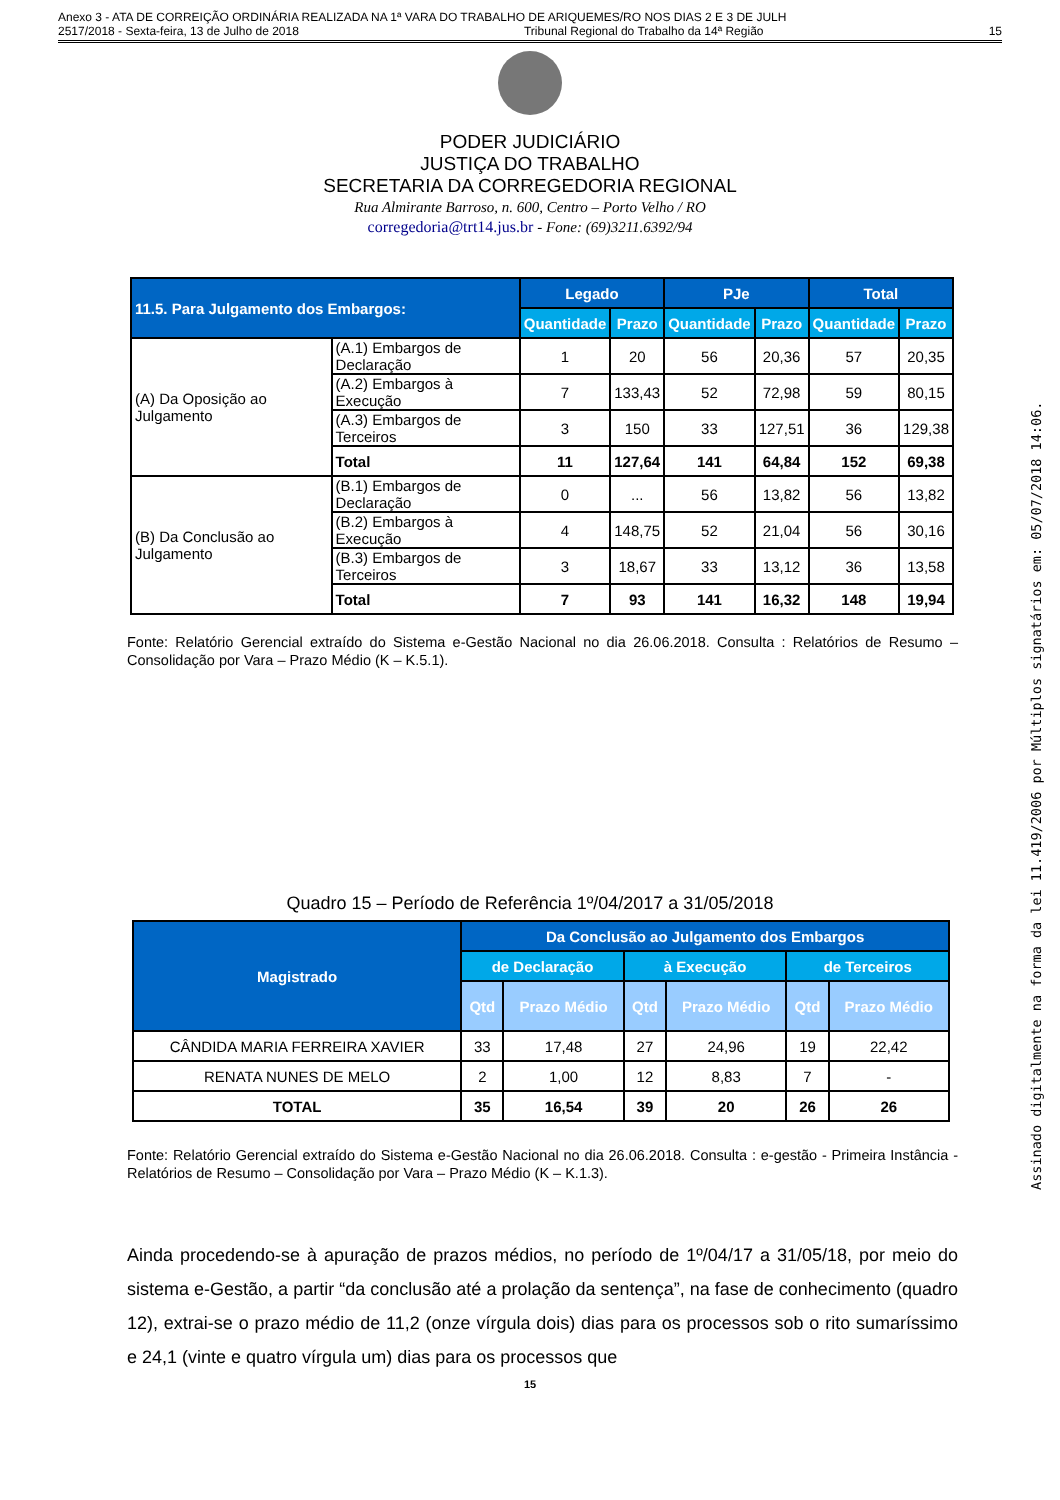Anexo 3 - ATA DE CORREIÇÃO ORDINÁRIA REALIZADA NA 1ª VARA DO TRABALHO DE ARIQUEMES/RO NOS DIAS 2 E 3 DE JULH
2517/2018 - Sexta-feira, 13 de Julho de 2018 Tribunal Regional do Trabalho da 14ª Região 15
PODER JUDICIÁRIO
JUSTIÇA DO TRABALHO
SECRETARIA DA CORREGEDORIA REGIONAL
Rua Almirante Barroso, n. 600, Centro – Porto Velho / RO
corregedoria@trt14.jus.br - Fone: (69)3211.6392/94
| 11.5. Para Julgamento dos Embargos: | | Legado | | PJe | | Total | |
| --- | --- | --- | --- | --- | --- | --- | --- |
| | | Quantidade | Prazo | Quantidade | Prazo | Quantidade | Prazo |
| (A) Da Oposição ao Julgamento | (A.1) Embargos de Declaração | 1 | 20 | 56 | 20,36 | 57 | 20,35 |
| | (A.2) Embargos à Execução | 7 | 133,43 | 52 | 72,98 | 59 | 80,15 |
| | (A.3) Embargos de Terceiros | 3 | 150 | 33 | 127,51 | 36 | 129,38 |
| | Total | 11 | 127,64 | 141 | 64,84 | 152 | 69,38 |
| (B) Da Conclusão ao Julgamento | (B.1) Embargos de Declaração | 0 | ... | 56 | 13,82 | 56 | 13,82 |
| | (B.2) Embargos à Execução | 4 | 148,75 | 52 | 21,04 | 56 | 30,16 |
| | (B.3) Embargos de Terceiros | 3 | 18,67 | 33 | 13,12 | 36 | 13,58 |
| | Total | 7 | 93 | 141 | 16,32 | 148 | 19,94 |
Fonte: Relatório Gerencial extraído do Sistema e-Gestão Nacional no dia 26.06.2018. Consulta : Relatórios de Resumo – Consolidação por Vara – Prazo Médio (K – K.5.1).
Quadro 15 – Período de Referência 1º/04/2017 a 31/05/2018
| Magistrado | Da Conclusão ao Julgamento dos Embargos | | | | | |
| --- | --- | --- | --- | --- | --- | --- |
| | de Declaração | | à Execução | | de Terceiros | |
| | Qtd | Prazo Médio | Qtd | Prazo Médio | Qtd | Prazo Médio |
| CÂNDIDA MARIA FERREIRA XAVIER | 33 | 17,48 | 27 | 24,96 | 19 | 22,42 |
| RENATA NUNES DE MELO | 2 | 1,00 | 12 | 8,83 | 7 | - |
| TOTAL | 35 | 16,54 | 39 | 20 | 26 | 26 |
Fonte: Relatório Gerencial extraído do Sistema e-Gestão Nacional no dia 26.06.2018. Consulta : e-gestão - Primeira Instância - Relatórios de Resumo – Consolidação por Vara – Prazo Médio (K – K.1.3).
Ainda procedendo-se à apuração de prazos médios, no período de 1º/04/17 a 31/05/18, por meio do sistema e-Gestão, a partir “da conclusão até a prolação da sentença”, na fase de conhecimento (quadro 12), extrai-se o prazo médio de 11,2 (onze vírgula dois) dias para os processos sob o rito sumaríssimo e 24,1 (vinte e quatro vírgula um) dias para os processos que
15
Assinado digitalmente na forma da lei 11.419/2006 por Múltiplos signatários em: 05/07/2018 14:06.